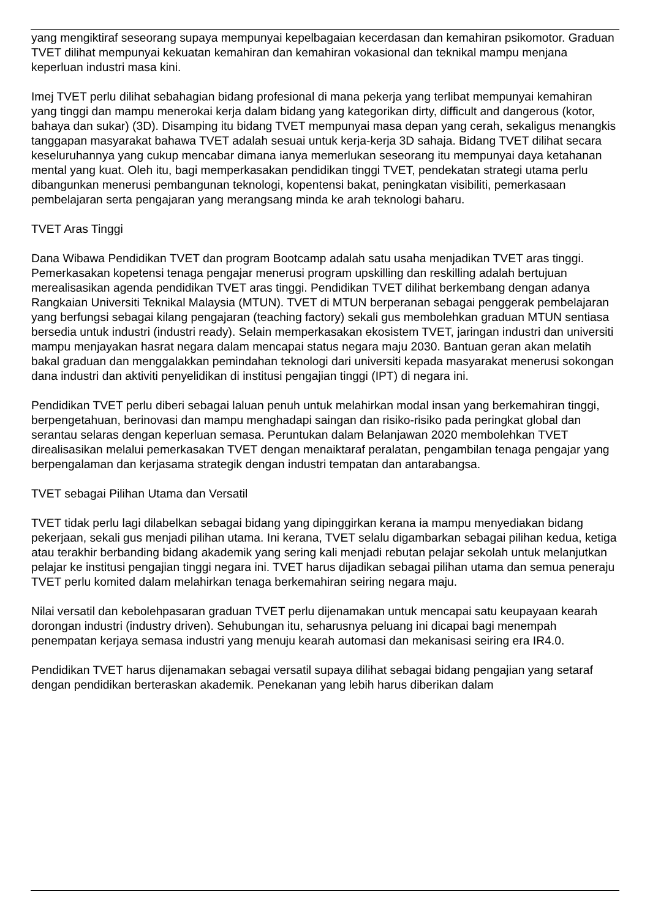yang mengiktiraf seseorang supaya mempunyai kepelbagaian kecerdasan dan kemahiran psikomotor. Graduan TVET dilihat mempunyai kekuatan kemahiran dan kemahiran vokasional dan teknikal mampu menjana keperluan industri masa kini.
Imej TVET perlu dilihat sebahagian bidang profesional di mana pekerja yang terlibat mempunyai kemahiran yang tinggi dan mampu menerokai kerja dalam bidang yang kategorikan dirty, difficult and dangerous (kotor, bahaya dan sukar) (3D). Disamping itu bidang TVET mempunyai masa depan yang cerah, sekaligus menangkis tanggapan masyarakat bahawa TVET adalah sesuai untuk kerja-kerja 3D sahaja. Bidang TVET dilihat secara keseluruhannya yang cukup mencabar dimana ianya memerlukan seseorang itu mempunyai daya ketahanan mental yang kuat. Oleh itu, bagi memperkasakan pendidikan tinggi TVET, pendekatan strategi utama perlu dibangunkan menerusi pembangunan teknologi, kopentensi bakat, peningkatan visibiliti, pemerkasaan pembelajaran serta pengajaran yang merangsang minda ke arah teknologi baharu.
TVET Aras Tinggi
Dana Wibawa Pendidikan TVET dan program Bootcamp adalah satu usaha menjadikan TVET aras tinggi. Pemerkasakan kopetensi tenaga pengajar menerusi program upskilling dan reskilling adalah bertujuan merealisasikan agenda pendidikan TVET aras tinggi. Pendidikan TVET dilihat berkembang dengan adanya Rangkaian Universiti Teknikal Malaysia (MTUN). TVET di MTUN berperanan sebagai penggerak pembelajaran yang berfungsi sebagai kilang pengajaran (teaching factory) sekali gus membolehkan graduan MTUN sentiasa bersedia untuk industri (industri ready). Selain memperkasakan ekosistem TVET, jaringan industri dan universiti mampu menjayakan hasrat negara dalam mencapai status negara maju 2030. Bantuan geran akan melatih bakal graduan dan menggalakkan pemindahan teknologi dari universiti kepada masyarakat menerusi sokongan dana industri dan aktiviti penyelidikan di institusi pengajian tinggi (IPT) di negara ini.
Pendidikan TVET perlu diberi sebagai laluan penuh untuk melahirkan modal insan yang berkemahiran tinggi, berpengetahuan, berinovasi dan mampu menghadapi saingan dan risiko-risiko pada peringkat global dan serantau selaras dengan keperluan semasa. Peruntukan dalam Belanjawan 2020 membolehkan TVET direalisasikan melalui pemerkasakan TVET dengan menaiktaraf peralatan, pengambilan tenaga pengajar yang berpengalaman dan kerjasama strategik dengan industri tempatan dan antarabangsa.
TVET sebagai Pilihan Utama dan Versatil
TVET tidak perlu lagi dilabelkan sebagai bidang yang dipinggirkan kerana ia mampu menyediakan bidang pekerjaan, sekali gus menjadi pilihan utama. Ini kerana, TVET selalu digambarkan sebagai pilihan kedua, ketiga atau terakhir berbanding bidang akademik yang sering kali menjadi rebutan pelajar sekolah untuk melanjutkan pelajar ke institusi pengajian tinggi negara ini. TVET harus dijadikan sebagai pilihan utama dan semua peneraju TVET perlu komited dalam melahirkan tenaga berkemahiran seiring negara maju.
Nilai versatil dan kebolehpasaran graduan TVET perlu dijenamakan untuk mencapai satu keupayaan kearah dorongan industri (industry driven). Sehubungan itu, seharusnya peluang ini dicapai bagi menempah penempatan kerjaya semasa industri yang menuju kearah automasi dan mekanisasi seiring era IR4.0.
Pendidikan TVET harus dijenamakan sebagai versatil supaya dilihat sebagai bidang pengajian yang setaraf dengan pendidikan berteraskan akademik. Penekanan yang lebih harus diberikan dalam